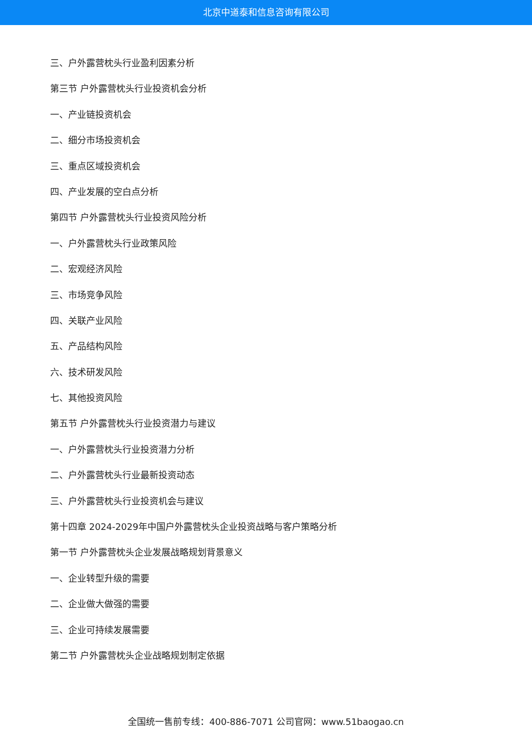北京中道泰和信息咨询有限公司
三、户外露营枕头行业盈利因素分析
第三节 户外露营枕头行业投资机会分析
一、产业链投资机会
二、细分市场投资机会
三、重点区域投资机会
四、产业发展的空白点分析
第四节 户外露营枕头行业投资风险分析
一、户外露营枕头行业政策风险
二、宏观经济风险
三、市场竞争风险
四、关联产业风险
五、产品结构风险
六、技术研发风险
七、其他投资风险
第五节 户外露营枕头行业投资潜力与建议
一、户外露营枕头行业投资潜力分析
二、户外露营枕头行业最新投资动态
三、户外露营枕头行业投资机会与建议
第十四章 2024-2029年中国户外露营枕头企业投资战略与客户策略分析
第一节 户外露营枕头企业发展战略规划背景意义
一、企业转型升级的需要
二、企业做大做强的需要
三、企业可持续发展需要
第二节 户外露营枕头企业战略规划制定依据
全国统一售前专线：400-886-7071 公司官网：www.51baogao.cn